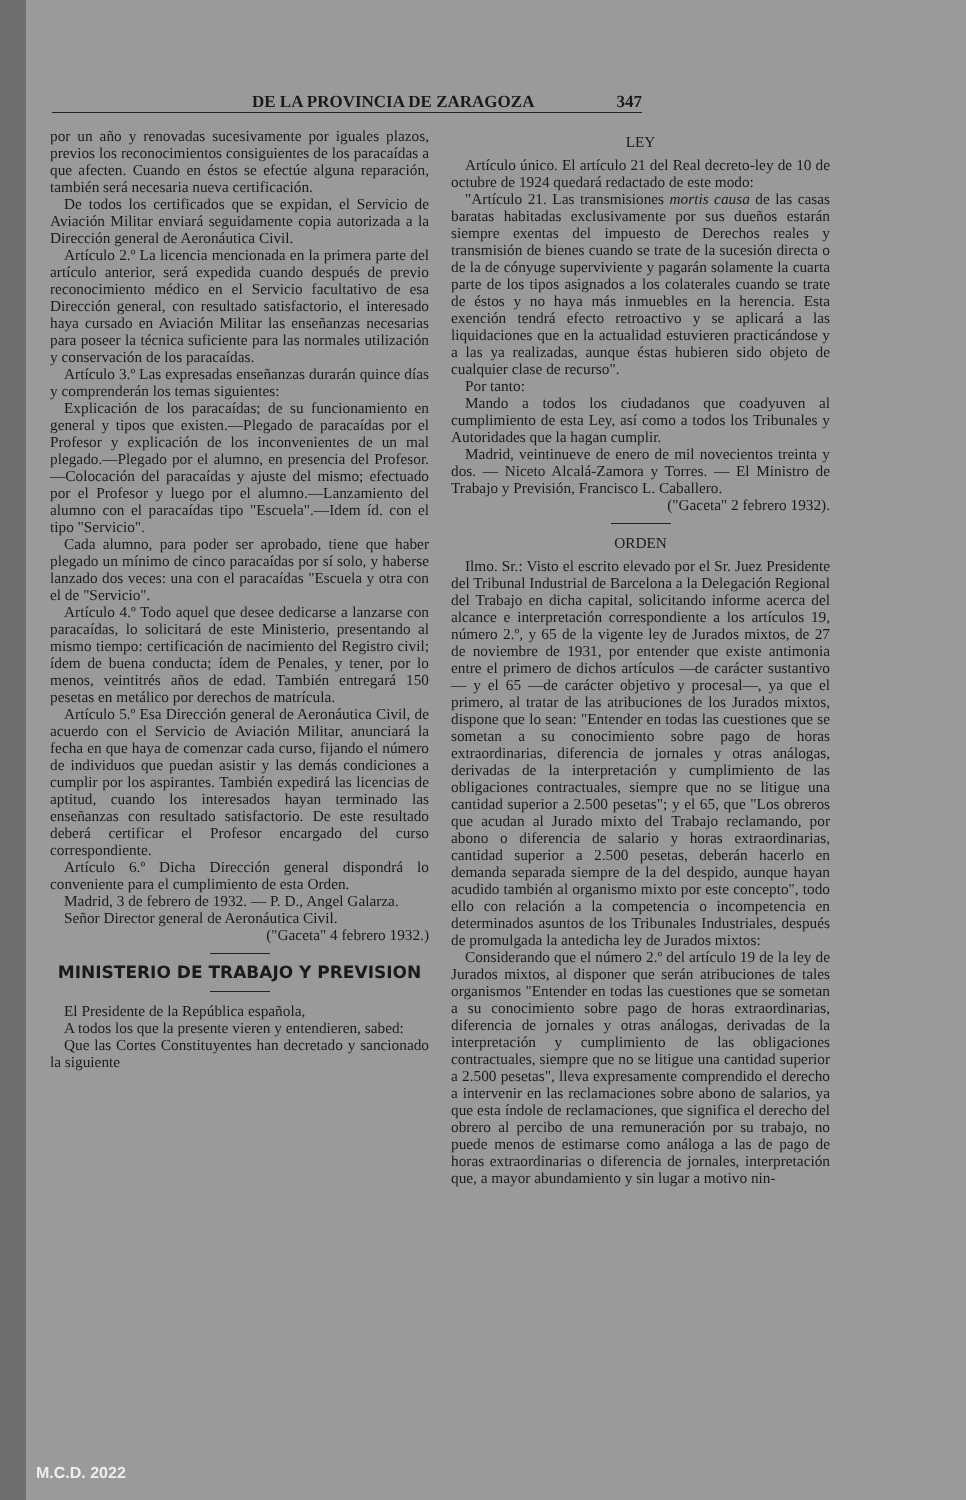DE LA PROVINCIA DE ZARAGOZA 347
por un año y renovadas sucesivamente por iguales plazos, previos los reconocimientos consiguientes de los paracaídas a que afecten. Cuando en éstos se efectúe alguna reparación, también será necesaria nueva certificación.
De todos los certificados que se expidan, el Servicio de Aviación Militar enviará seguidamente copia autorizada a la Dirección general de Aeronáutica Civil.
Artículo 2.º La licencia mencionada en la primera parte del artículo anterior, será expedida cuando después de previo reconocimiento médico en el Servicio facultativo de esa Dirección general, con resultado satisfactorio, el interesado haya cursado en Aviación Militar las enseñanzas necesarias para poseer la técnica suficiente para las normales utilización y conservación de los paracaídas.
Artículo 3.º Las expresadas enseñanzas durarán quince días y comprenderán los temas siguientes:
Explicación de los paracaídas; de su funcionamiento en general y tipos que existen.—Plegado de paracaídas por el Profesor y explicación de los inconvenientes de un mal plegado.—Plegado por el alumno, en presencia del Profesor.—Colocación del paracaídas y ajuste del mismo; efectuado por el Profesor y luego por el alumno.—Lanzamiento del alumno con el paracaídas tipo "Escuela".—Idem íd. con el tipo "Servicio".
Cada alumno, para poder ser aprobado, tiene que haber plegado un mínimo de cinco paracaídas por sí solo, y haberse lanzado dos veces: una con el paracaídas "Escuela y otra con el de "Servicio".
Artículo 4.º Todo aquel que desee dedicarse a lanzarse con paracaídas, lo solicitará de este Ministerio, presentando al mismo tiempo: certificación de nacimiento del Registro civil; ídem de buena conducta; ídem de Penales, y tener, por lo menos, veintitrés años de edad. También entregará 150 pesetas en metálico por derechos de matrícula.
Artículo 5.º Esa Dirección general de Aeronáutica Civil, de acuerdo con el Servicio de Aviación Militar, anunciará la fecha en que haya de comenzar cada curso, fijando el número de individuos que puedan asistir y las demás condiciones a cumplir por los aspirantes. También expedirá las licencias de aptitud, cuando los interesados hayan terminado las enseñanzas con resultado satisfactorio. De este resultado deberá certificar el Profesor encargado del curso correspondiente.
Artículo 6.º Dicha Dirección general dispondrá lo conveniente para el cumplimiento de esta Orden.
Madrid, 3 de febrero de 1932. — P. D., Angel Galarza.
Señor Director general de Aeronáutica Civil.
("Gaceta" 4 febrero 1932.)
MINISTERIO DE TRABAJO Y PREVISION
El Presidente de la República española,
A todos los que la presente vieren y entendieren, sabed:
Que las Cortes Constituyentes han decretado y sancionado la siguiente
LEY
Artículo único. El artículo 21 del Real decreto-ley de 10 de octubre de 1924 quedará redactado de este modo:
"Artículo 21. Las transmisiones mortis causa de las casas baratas habitadas exclusivamente por sus dueños estarán siempre exentas del impuesto de Derechos reales y transmisión de bienes cuando se trate de la sucesión directa o de la de cónyuge superviviente y pagarán solamente la cuarta parte de los tipos asignados a los colaterales cuando se trate de éstos y no haya más inmuebles en la herencia. Esta exención tendrá efecto retroactivo y se aplicará a las liquidaciones que en la actualidad estuvieren practicándose y a las ya realizadas, aunque éstas hubieren sido objeto de cualquier clase de recurso".
Por tanto:
Mando a todos los ciudadanos que coadyuven al cumplimiento de esta Ley, así como a todos los Tribunales y Autoridades que la hagan cumplir.
Madrid, veintinueve de enero de mil novecientos treinta y dos. — Niceto Alcalá-Zamora y Torres. — El Ministro de Trabajo y Previsión, Francisco L. Caballero.
("Gaceta" 2 febrero 1932).
ORDEN
Ilmo. Sr.: Visto el escrito elevado por el Sr. Juez Presidente del Tribunal Industrial de Barcelona a la Delegación Regional del Trabajo en dicha capital, solicitando informe acerca del alcance e interpretación correspondiente a los artículos 19, número 2.º, y 65 de la vigente ley de Jurados mixtos, de 27 de noviembre de 1931, por entender que existe antimonia entre el primero de dichos artículos —de carácter sustantivo— y el 65 —de carácter objetivo y procesal—, ya que el primero, al tratar de las atribuciones de los Jurados mixtos, dispone que lo sean: "Entender en todas las cuestiones que se sometan a su conocimiento sobre pago de horas extraordinarias, diferencia de jornales y otras análogas, derivadas de la interpretación y cumplimiento de las obligaciones contractuales, siempre que no se litigue una cantidad superior a 2.500 pesetas"; y el 65, que "Los obreros que acudan al Jurado mixto del Trabajo reclamando, por abono o diferencia de salario y horas extraordinarias, cantidad superior a 2.500 pesetas, deberán hacerlo en demanda separada siempre de la del despido, aunque hayan acudido también al organismo mixto por este concepto", todo ello con relación a la competencia o incompetencia en determinados asuntos de los Tribunales Industriales, después de promulgada la antedicha ley de Jurados mixtos:
Considerando que el número 2.º del artículo 19 de la ley de Jurados mixtos, al disponer que serán atribuciones de tales organismos "Entender en todas las cuestiones que se sometan a su conocimiento sobre pago de horas extraordinarias, diferencia de jornales y otras análogas, derivadas de la interpretación y cumplimiento de las obligaciones contractuales, siempre que no se litigue una cantidad superior a 2.500 pesetas", lleva expresamente comprendido el derecho a intervenir en las reclamaciones sobre abono de salarios, ya que esta índole de reclamaciones, que significa el derecho del obrero al percibo de una remuneración por su trabajo, no puede menos de estimarse como análoga a las de pago de horas extraordinarias o diferencia de jornales, interpretación que, a mayor abundamiento y sin lugar a motivo nin-
M.C.D. 2022